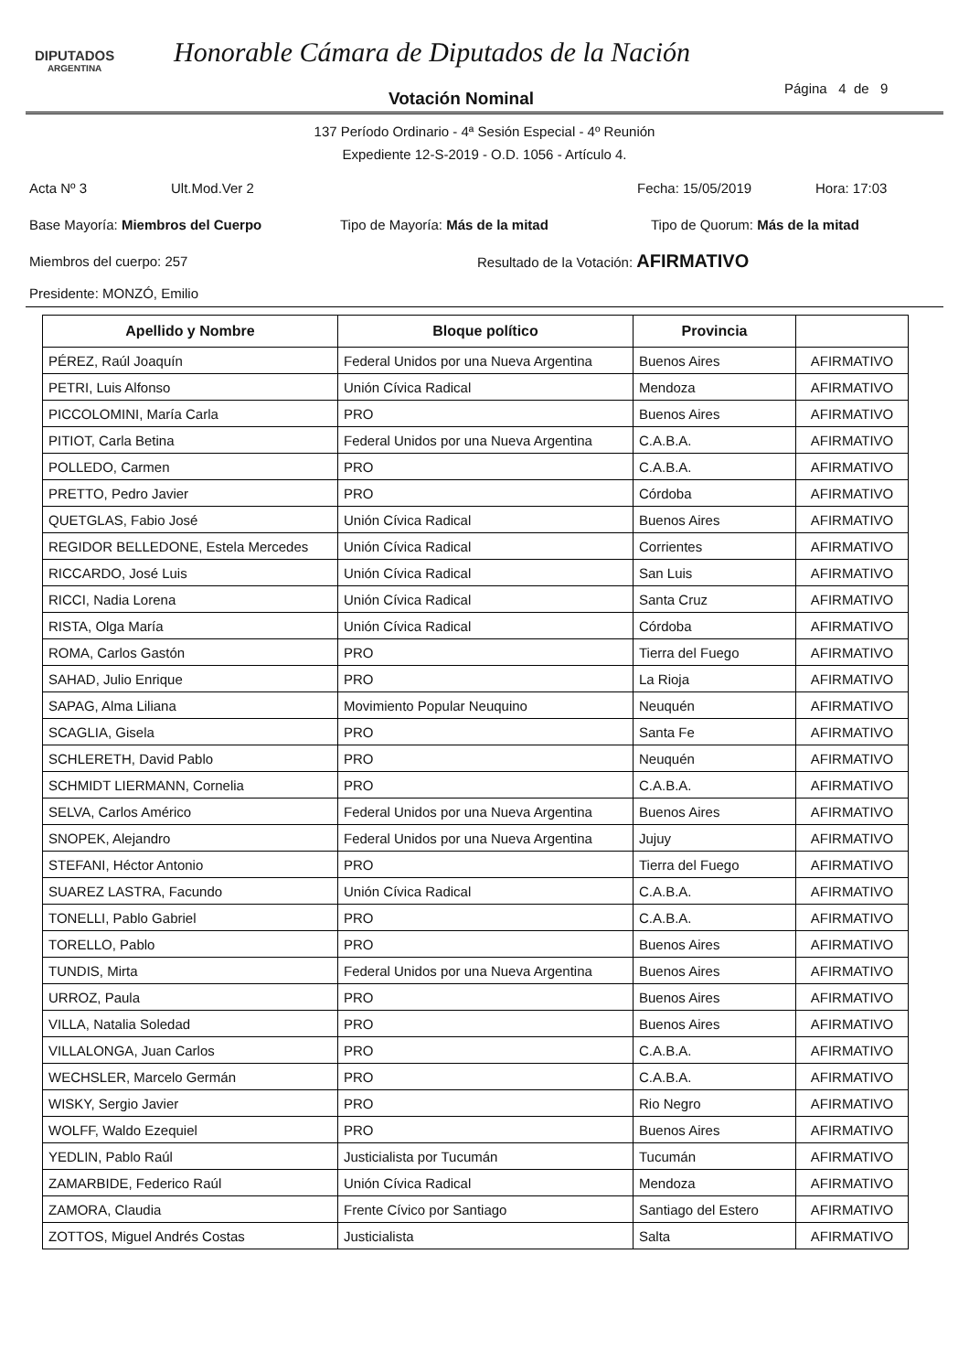DIPUTADOS
ARGENTINA
Honorable Cámara de Diputados de la Nación
Página 4 de 9
Votación Nominal
137 Período Ordinario - 4ª Sesión Especial - 4º Reunión
Expediente 12-S-2019 - O.D. 1056 - Artículo 4.
Acta Nº 3 Ult.Mod.Ver 2 Fecha: 15/05/2019 Hora: 17:03
Base Mayoría: Miembros del Cuerpo Tipo de Mayoría: Más de la mitad Tipo de Quorum: Más de la mitad
Miembros del cuerpo: 257 Resultado de la Votación: AFIRMATIVO
Presidente: MONZÓ, Emilio
| Apellido y Nombre | Bloque político | Provincia | |
| --- | --- | --- | --- |
| PÉREZ, Raúl Joaquín | Federal Unidos por una Nueva Argentina | Buenos Aires | AFIRMATIVO |
| PETRI, Luis Alfonso | Unión Cívica Radical | Mendoza | AFIRMATIVO |
| PICCOLOMINI, María Carla | PRO | Buenos Aires | AFIRMATIVO |
| PITIOT, Carla Betina | Federal Unidos por una Nueva Argentina | C.A.B.A. | AFIRMATIVO |
| POLLEDO, Carmen | PRO | C.A.B.A. | AFIRMATIVO |
| PRETTO, Pedro Javier | PRO | Córdoba | AFIRMATIVO |
| QUETGLAS, Fabio José | Unión Cívica Radical | Buenos Aires | AFIRMATIVO |
| REGIDOR BELLEDONE, Estela Mercedes | Unión Cívica Radical | Corrientes | AFIRMATIVO |
| RICCARDO, José Luis | Unión Cívica Radical | San Luis | AFIRMATIVO |
| RICCI, Nadia Lorena | Unión Cívica Radical | Santa Cruz | AFIRMATIVO |
| RISTA, Olga María | Unión Cívica Radical | Córdoba | AFIRMATIVO |
| ROMA, Carlos Gastón | PRO | Tierra del Fuego | AFIRMATIVO |
| SAHAD, Julio Enrique | PRO | La Rioja | AFIRMATIVO |
| SAPAG, Alma Liliana | Movimiento Popular Neuquino | Neuquén | AFIRMATIVO |
| SCAGLIA, Gisela | PRO | Santa Fe | AFIRMATIVO |
| SCHLERETH, David Pablo | PRO | Neuquén | AFIRMATIVO |
| SCHMIDT LIERMANN, Cornelia | PRO | C.A.B.A. | AFIRMATIVO |
| SELVA, Carlos Américo | Federal Unidos por una Nueva Argentina | Buenos Aires | AFIRMATIVO |
| SNOPEK, Alejandro | Federal Unidos por una Nueva Argentina | Jujuy | AFIRMATIVO |
| STEFANI, Héctor Antonio | PRO | Tierra del Fuego | AFIRMATIVO |
| SUAREZ LASTRA, Facundo | Unión Cívica Radical | C.A.B.A. | AFIRMATIVO |
| TONELLI, Pablo Gabriel | PRO | C.A.B.A. | AFIRMATIVO |
| TORELLO, Pablo | PRO | Buenos Aires | AFIRMATIVO |
| TUNDIS, Mirta | Federal Unidos por una Nueva Argentina | Buenos Aires | AFIRMATIVO |
| URROZ, Paula | PRO | Buenos Aires | AFIRMATIVO |
| VILLA, Natalia Soledad | PRO | Buenos Aires | AFIRMATIVO |
| VILLALONGA, Juan Carlos | PRO | C.A.B.A. | AFIRMATIVO |
| WECHSLER, Marcelo Germán | PRO | C.A.B.A. | AFIRMATIVO |
| WISKY, Sergio Javier | PRO | Rio Negro | AFIRMATIVO |
| WOLFF, Waldo Ezequiel | PRO | Buenos Aires | AFIRMATIVO |
| YEDLIN, Pablo Raúl | Justicialista por Tucumán | Tucumán | AFIRMATIVO |
| ZAMARBIDE, Federico Raúl | Unión Cívica Radical | Mendoza | AFIRMATIVO |
| ZAMORA, Claudia | Frente Cívico por Santiago | Santiago del Estero | AFIRMATIVO |
| ZOTTOS, Miguel Andrés Costas | Justicialista | Salta | AFIRMATIVO |